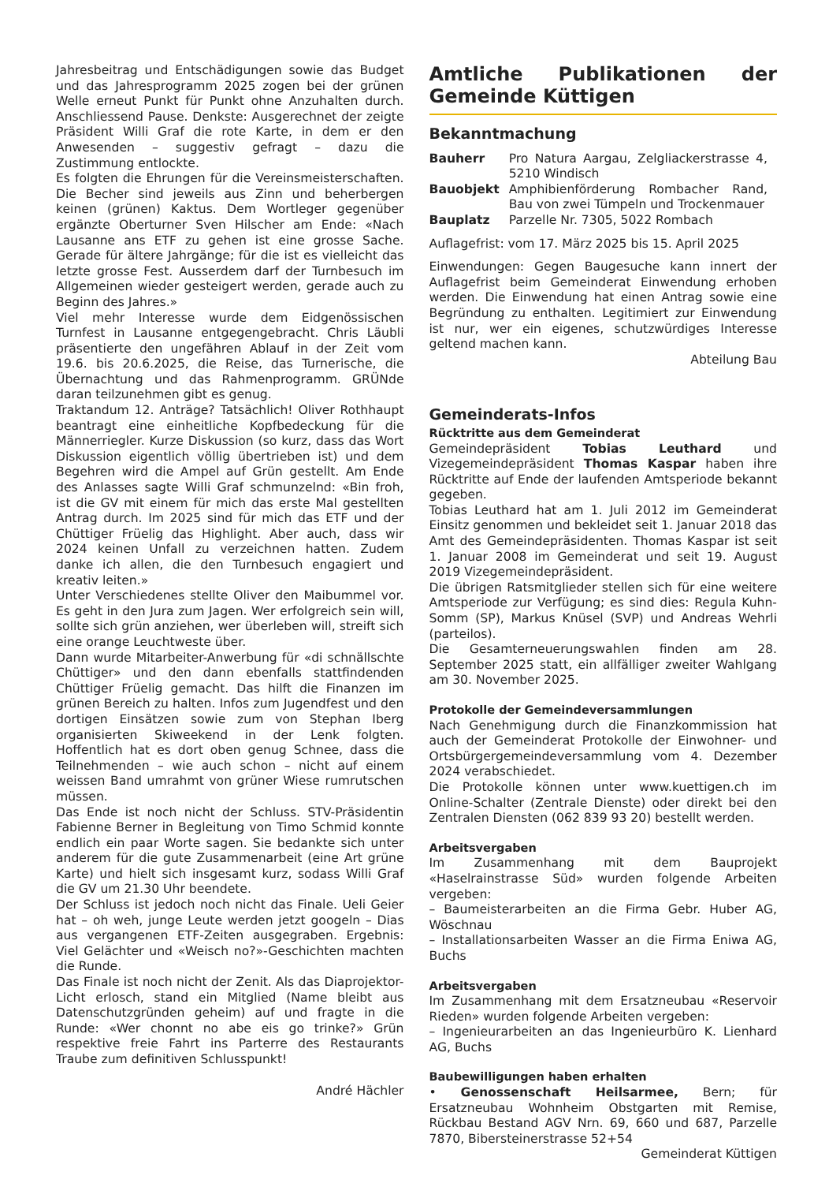Jahresbeitrag und Entschädigungen sowie das Budget und das Jahresprogramm 2025 zogen bei der grünen Welle erneut Punkt für Punkt ohne Anzuhalten durch. Anschliessend Pause. Denkste: Ausgerechnet der zeigte Präsident Willi Graf die rote Karte, in dem er den Anwesenden – suggestiv gefragt – dazu die Zustimmung entlockte.
Es folgten die Ehrungen für die Vereinsmeisterschaften. Die Becher sind jeweils aus Zinn und beherbergen keinen (grünen) Kaktus. Dem Wortleger gegenüber ergänzte Oberturner Sven Hilscher am Ende: «Nach Lausanne ans ETF zu gehen ist eine grosse Sache. Gerade für ältere Jahrgänge; für die ist es vielleicht das letzte grosse Fest. Ausserdem darf der Turnbesuch im Allgemeinen wieder gesteigert werden, gerade auch zu Beginn des Jahres.»
Viel mehr Interesse wurde dem Eidgenössischen Turnfest in Lausanne entgegengebracht. Chris Läubli präsentierte den ungefähren Ablauf in der Zeit vom 19.6. bis 20.6.2025, die Reise, das Turnerische, die Übernachtung und das Rahmenprogramm. GRÜNde daran teilzunehmen gibt es genug.
Traktandum 12. Anträge? Tatsächlich! Oliver Rothhaupt beantragt eine einheitliche Kopfbedeckung für die Männerriegler. Kurze Diskussion (so kurz, dass das Wort Diskussion eigentlich völlig übertrieben ist) und dem Begehren wird die Ampel auf Grün gestellt. Am Ende des Anlasses sagte Willi Graf schmunzelnd: «Bin froh, ist die GV mit einem für mich das erste Mal gestellten Antrag durch. Im 2025 sind für mich das ETF und der Chüttiger Früelig das Highlight. Aber auch, dass wir 2024 keinen Unfall zu verzeichnen hatten. Zudem danke ich allen, die den Turnbesuch engagiert und kreativ leiten.»
Unter Verschiedenes stellte Oliver den Maibummel vor. Es geht in den Jura zum Jagen. Wer erfolgreich sein will, sollte sich grün anziehen, wer überleben will, streift sich eine orange Leuchtweste über.
Dann wurde Mitarbeiter-Anwerbung für «di schnällschte Chüttiger» und den dann ebenfalls stattfindenden Chüttiger Früelig gemacht. Das hilft die Finanzen im grünen Bereich zu halten. Infos zum Jugendfest und den dortigen Einsätzen sowie zum von Stephan Iberg organisierten Skiweekend in der Lenk folgten. Hoffentlich hat es dort oben genug Schnee, dass die Teilnehmenden – wie auch schon – nicht auf einem weissen Band umrahmt von grüner Wiese rumrutschen müssen.
Das Ende ist noch nicht der Schluss. STV-Präsidentin Fabienne Berner in Begleitung von Timo Schmid konnte endlich ein paar Worte sagen. Sie bedankte sich unter anderem für die gute Zusammenarbeit (eine Art grüne Karte) und hielt sich insgesamt kurz, sodass Willi Graf die GV um 21.30 Uhr beendete.
Der Schluss ist jedoch noch nicht das Finale. Ueli Geier hat – oh weh, junge Leute werden jetzt googeln – Dias aus vergangenen ETF-Zeiten ausgegraben. Ergebnis: Viel Gelächter und «Weisch no?»-Geschichten machten die Runde.
Das Finale ist noch nicht der Zenit. Als das Diaprojektor-Licht erlosch, stand ein Mitglied (Name bleibt aus Datenschutzgründen geheim) auf und fragte in die Runde: «Wer chonnt no abe eis go trinke?» Grün respektive freie Fahrt ins Parterre des Restaurants Traube zum definitiven Schlusspunkt!
André Hächler
Amtliche Publikationen der Gemeinde Küttigen
Bekanntmachung
| Bauherr | Pro Natura Aargau, Zelgliackerstrasse 4, 5210 Windisch |
| Bauobjekt | Amphibienförderung Rombacher Rand, Bau von zwei Tümpeln und Trockenmauer |
| Bauplatz | Parzelle Nr. 7305, 5022 Rombach |
Auflagefrist: vom 17. März 2025 bis 15. April 2025
Einwendungen: Gegen Baugesuche kann innert der Auflagefrist beim Gemeinderat Einwendung erhoben werden. Die Einwendung hat einen Antrag sowie eine Begründung zu enthalten. Legitimiert zur Einwendung ist nur, wer ein eigenes, schutzwürdiges Interesse geltend machen kann.
Abteilung Bau
Gemeinderats-Infos
Rücktritte aus dem Gemeinderat
Gemeindepräsident Tobias Leuthard und Vizegemeindepräsident Thomas Kaspar haben ihre Rücktritte auf Ende der laufenden Amtsperiode bekannt gegeben.
Tobias Leuthard hat am 1. Juli 2012 im Gemeinderat Einsitz genommen und bekleidet seit 1. Januar 2018 das Amt des Gemeindepräsidenten. Thomas Kaspar ist seit 1. Januar 2008 im Gemeinderat und seit 19. August 2019 Vizegemeindepräsident.
Die übrigen Ratsmitglieder stellen sich für eine weitere Amtsperiode zur Verfügung; es sind dies: Regula Kuhn-Somm (SP), Markus Knüsel (SVP) und Andreas Wehrli (parteilos).
Die Gesamterneuerungswahlen finden am 28. September 2025 statt, ein allfälliger zweiter Wahlgang am 30. November 2025.
Protokolle der Gemeindeversammlungen
Nach Genehmigung durch die Finanzkommission hat auch der Gemeinderat Protokolle der Einwohner- und Ortsbürgergemeindeversammlung vom 4. Dezember 2024 verabschiedet.
Die Protokolle können unter www.kuettigen.ch im Online-Schalter (Zentrale Dienste) oder direkt bei den Zentralen Diensten (062 839 93 20) bestellt werden.
Arbeitsvergaben
Im Zusammenhang mit dem Bauprojekt «Haselrainstrasse Süd» wurden folgende Arbeiten vergeben:
– Baumeisterarbeiten an die Firma Gebr. Huber AG, Wöschnau
– Installationsarbeiten Wasser an die Firma Eniwa AG, Buchs
Arbeitsvergaben
Im Zusammenhang mit dem Ersatzneubau «Reservoir Rieden» wurden folgende Arbeiten vergeben:
– Ingenieurarbeiten an das Ingenieurbüro K. Lienhard AG, Buchs
Baubewilligungen haben erhalten
• Genossenschaft Heilsarmee, Bern; für Ersatzneubau Wohnheim Obstgarten mit Remise, Rückbau Bestand AGV Nrn. 69, 660 und 687, Parzelle 7870, Bibersteinerstrasse 52+54
Gemeinderat Küttigen